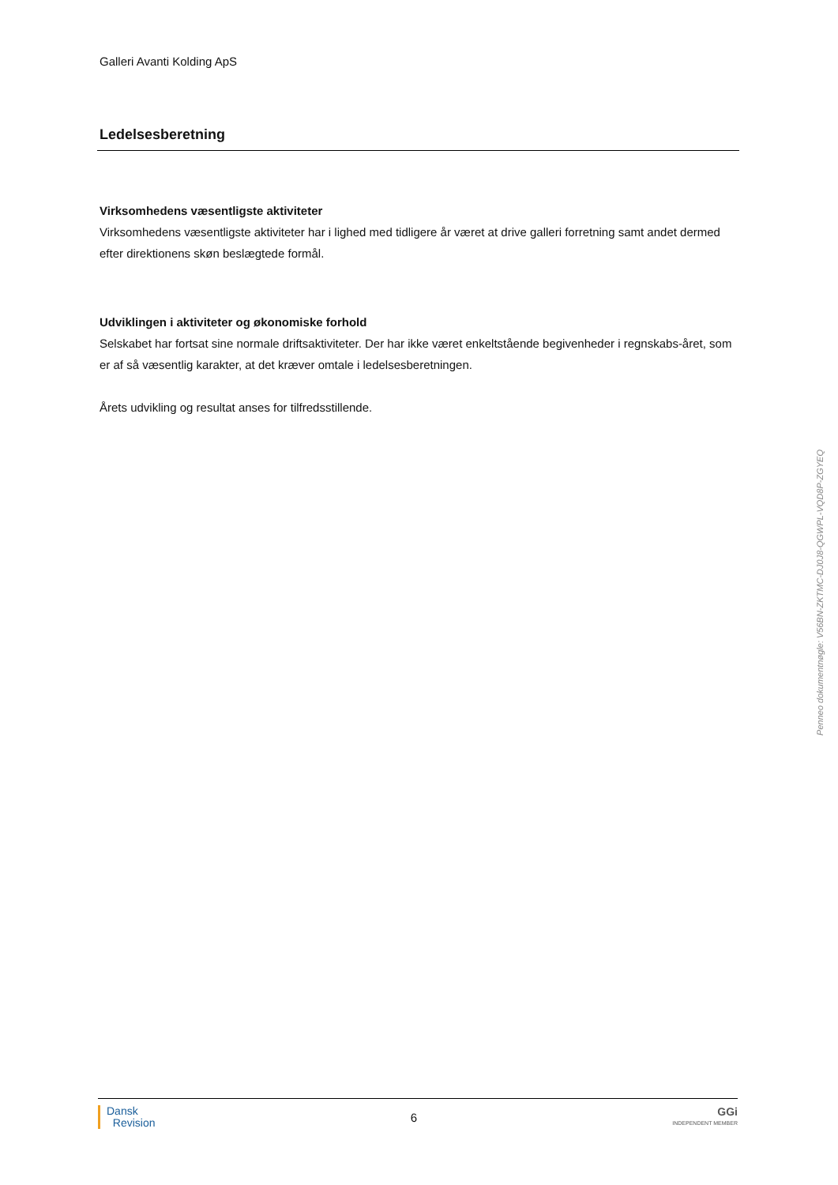Galleri Avanti Kolding ApS
Ledelsesberetning
Virksomhedens væsentligste aktiviteter
Virksomhedens væsentligste aktiviteter har i lighed med tidligere år været at drive galleri forretning samt andet dermed efter direktionens skøn beslægtede formål.
Udviklingen i aktiviteter og økonomiske forhold
Selskabet har fortsat sine normale driftsaktiviteter. Der har ikke været enkeltstående begivenheder i regnskabs-året, som er af så væsentlig karakter, at det kræver omtale i ledelsesberetningen.
Årets udvikling og resultat anses for tilfredsstillende.
Penneo dokumentnøgle: V56BN-ZKTMC-DJ0J8-QGWPL-VQD8P-ZGYEQ
Dansk
Revision
6
GGi
INDEPENDENT MEMBER